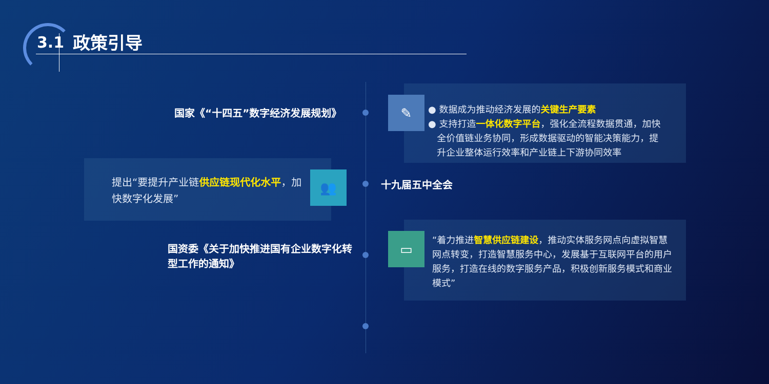3.1 政策引导
国家《“十四五”数字经济发展规划》
✎
● 数据成为推动经济发展的关键生产要素
● 支持打造一体化数字平台，强化全流程数据贯通，加快
全价值链业务协同，形成数据驱动的智能决策能力，提
升企业整体运行效率和产业链上下游协同效率
提出“要提升产业链供应链现代化水平，加快数字化发展”
👥 十九届五中全会
国资委《关于加快推进国有企业数字化转型工作的通知》
▭
“着力推进智慧供应链建设，推动实体服务网点向虚拟智慧网点转变，打造智慧服务中心，发展基于互联网平台的用户服务，打造在线的数字服务产品，积极创新服务模式和商业模式”